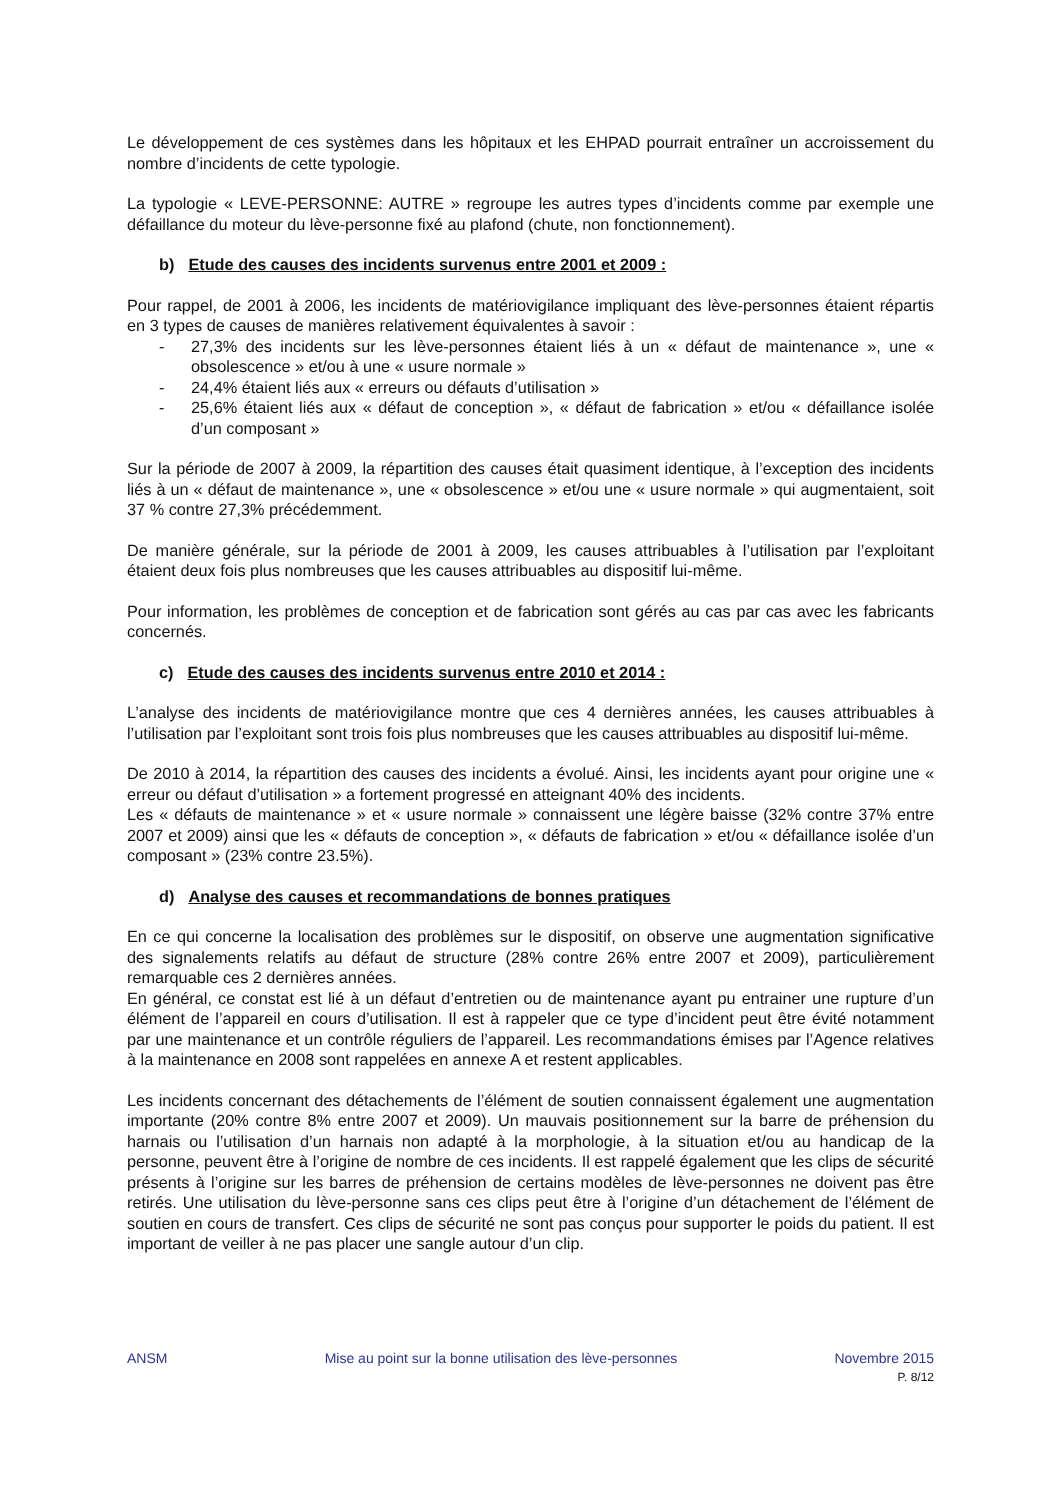Le développement de ces systèmes dans les hôpitaux et les EHPAD pourrait entraîner un accroissement du nombre d’incidents de cette typologie.
La typologie « LEVE-PERSONNE: AUTRE » regroupe les autres types d’incidents comme par exemple une défaillance du moteur du lève-personne fixé au plafond (chute, non fonctionnement).
b) Etude des causes des incidents survenus entre 2001 et 2009 :
Pour rappel, de 2001 à 2006, les incidents de matériovigilance impliquant des lève-personnes étaient répartis en 3 types de causes de manières relativement équivalentes à savoir :
- 27,3% des incidents sur les lève-personnes étaient liés à un « défaut de maintenance », une « obsolescence » et/ou à une « usure normale »
- 24,4% étaient liés aux « erreurs ou défauts d’utilisation »
- 25,6% étaient liés aux « défaut de conception », « défaut de fabrication » et/ou « défaillance isolée d’un composant »
Sur la période de 2007 à 2009, la répartition des causes était quasiment identique, à l’exception des incidents liés à un « défaut de maintenance », une « obsolescence » et/ou une « usure normale » qui augmentaient, soit 37 % contre 27,3% précédemment.
De manière générale, sur la période de 2001 à 2009, les causes attribuables à l’utilisation par l’exploitant étaient deux fois plus nombreuses que les causes attribuables au dispositif lui-même.
Pour information, les problèmes de conception et de fabrication sont gérés au cas par cas avec les fabricants concernés.
c) Etude des causes des incidents survenus entre 2010 et 2014 :
L’analyse des incidents de matériovigilance montre que ces 4 dernières années, les causes attribuables à l’utilisation par l’exploitant sont trois fois plus nombreuses que les causes attribuables au dispositif lui-même.
De 2010 à 2014, la répartition des causes des incidents a évolué. Ainsi, les incidents ayant pour origine une « erreur ou défaut d’utilisation » a fortement progressé en atteignant 40% des incidents.
Les « défauts de maintenance » et « usure normale » connaissent une légère baisse (32% contre 37% entre 2007 et 2009) ainsi que les « défauts de conception », « défauts de fabrication » et/ou « défaillance isolée d’un composant » (23% contre 23.5%).
d) Analyse des causes et recommandations de bonnes pratiques
En ce qui concerne la localisation des problèmes sur le dispositif, on observe une augmentation significative des signalements relatifs au défaut de structure (28% contre 26% entre 2007 et 2009), particulièrement remarquable ces 2 dernières années.
En général, ce constat est lié à un défaut d’entretien ou de maintenance ayant pu entrainer une rupture d’un élément de l’appareil en cours d’utilisation. Il est à rappeler que ce type d’incident peut être évité notamment par une maintenance et un contrôle réguliers de l’appareil. Les recommandations émises par l’Agence relatives à la maintenance en 2008 sont rappelées en annexe A et restent applicables.
Les incidents concernant des détachements de l’élément de soutien connaissent également une augmentation importante (20% contre 8% entre 2007 et 2009). Un mauvais positionnement sur la barre de préhension du harnais ou l’utilisation d’un harnais non adapté à la morphologie, à la situation et/ou au handicap de la personne, peuvent être à l’origine de nombre de ces incidents. Il est rappelé également que les clips de sécurité présents à l’origine sur les barres de préhension de certains modèles de lève-personnes ne doivent pas être retirés. Une utilisation du lève-personne sans ces clips peut être à l’origine d’un détachement de l’élément de soutien en cours de transfert. Ces clips de sécurité ne sont pas conçus pour supporter le poids du patient. Il est important de veiller à ne pas placer une sangle autour d’un clip.
ANSM Mise au point sur la bonne utilisation des lève-personnes Novembre 2015
P. 8/12